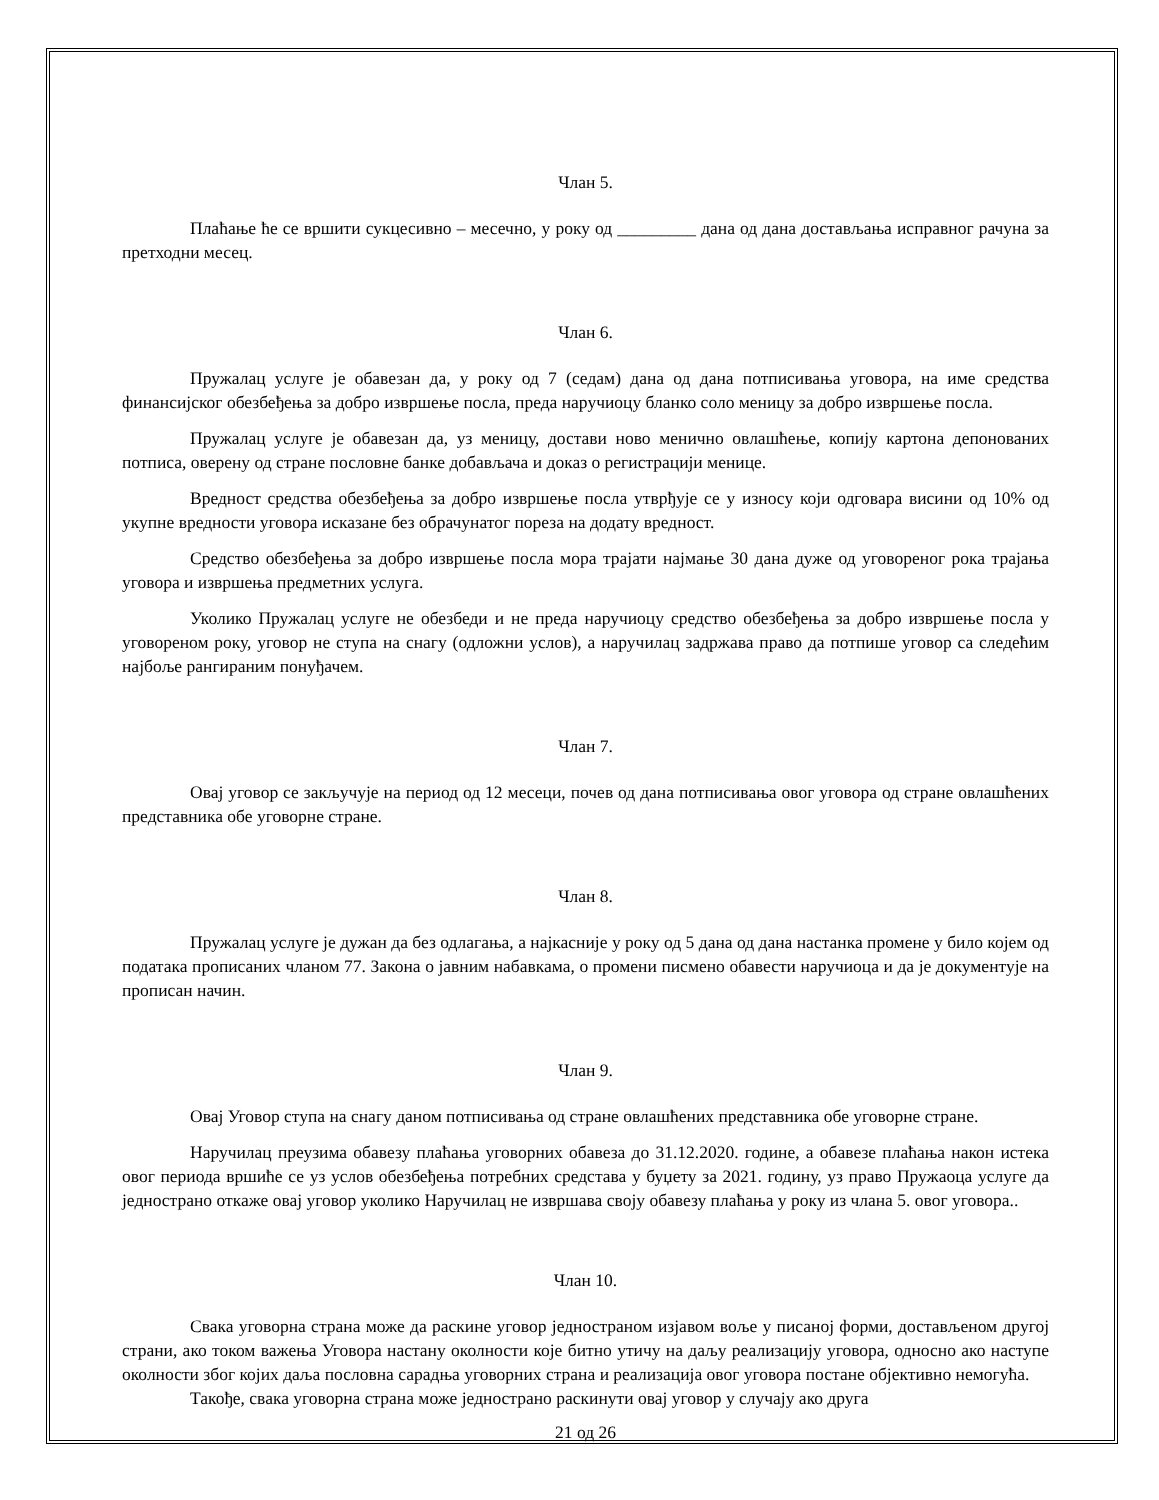Члан 5.
Плаћање ће се вршити сукцесивно – месечно, у року од _________ дана од дана достављања исправног рачуна за претходни месец.
Члан 6.
Пружалац услуге је обавезан да, у року од 7 (седам) дана од дана потписивања уговора, на име средства финансијског обезбеђења за добро извршење посла, преда наручиоцу бланко соло меницу за добро извршење посла.
Пружалац услуге је обавезан да, уз меницу, достави ново менично овлашћење, копију картона депонованих потписа, оверену од стране пословне банке добављача и доказ о регистрацији менице.
Вредност средства обезбеђења за добро извршење посла утврђује се у износу који одговара висини од 10% од укупне вредности уговора исказане без обрачунатог пореза на додату вредност.
Средство обезбеђења за добро извршење посла мора трајати најмање 30 дана дуже од уговореног рока трајања уговора и извршења предметних услуга.
Уколико Пружалац услуге не обезбеди и не преда наручиоцу средство обезбеђења за добро извршење посла у уговореном року, уговор не ступа на снагу (одложни услов), а наручилац задржава право да потпише уговор са следећим најбоље рангираним понуђачем.
Члан 7.
Овај уговор се закључује на период од 12 месеци, почев од дана потписивања овог уговора од стране овлашћених представника обе уговорне стране.
Члан 8.
Пружалац услуге је дужан да без одлагања, а најкасније у року од 5 дана од дана настанка промене у било којем од података прописаних чланом 77. Закона о јавним набавкама, о промени писмено обавести наручиоца и да је документује на прописан начин.
Члан 9.
Овај Уговор ступа на снагу даном потписивања од стране овлашћених представника обе уговорне стране.
Наручилац преузима обавезу плаћања уговорних обавеза до 31.12.2020. године, а обавезе плаћања након истека овог периода вршиће се уз услов обезбеђења потребних средстава у буџету за 2021. годину, уз право Пружаоца услуге да једнострано откаже овај уговор уколико Наручилац не извршава своју обавезу плаћања у року из члана 5. овог уговора..
Члан 10.
Свака уговорна страна може да раскине уговор једностраном изјавом воље у писаној форми, достављеном другој страни, ако током важења Уговора настану околности које битно утичу на даљу реализацију уговора, односно ако наступе околности због којих даља пословна сарадња уговорних страна и реализација овог уговора постане објективно немогућа.
Такође, свака уговорна страна може једнострано раскинути овај уговор у случају ако друга
21 од 26